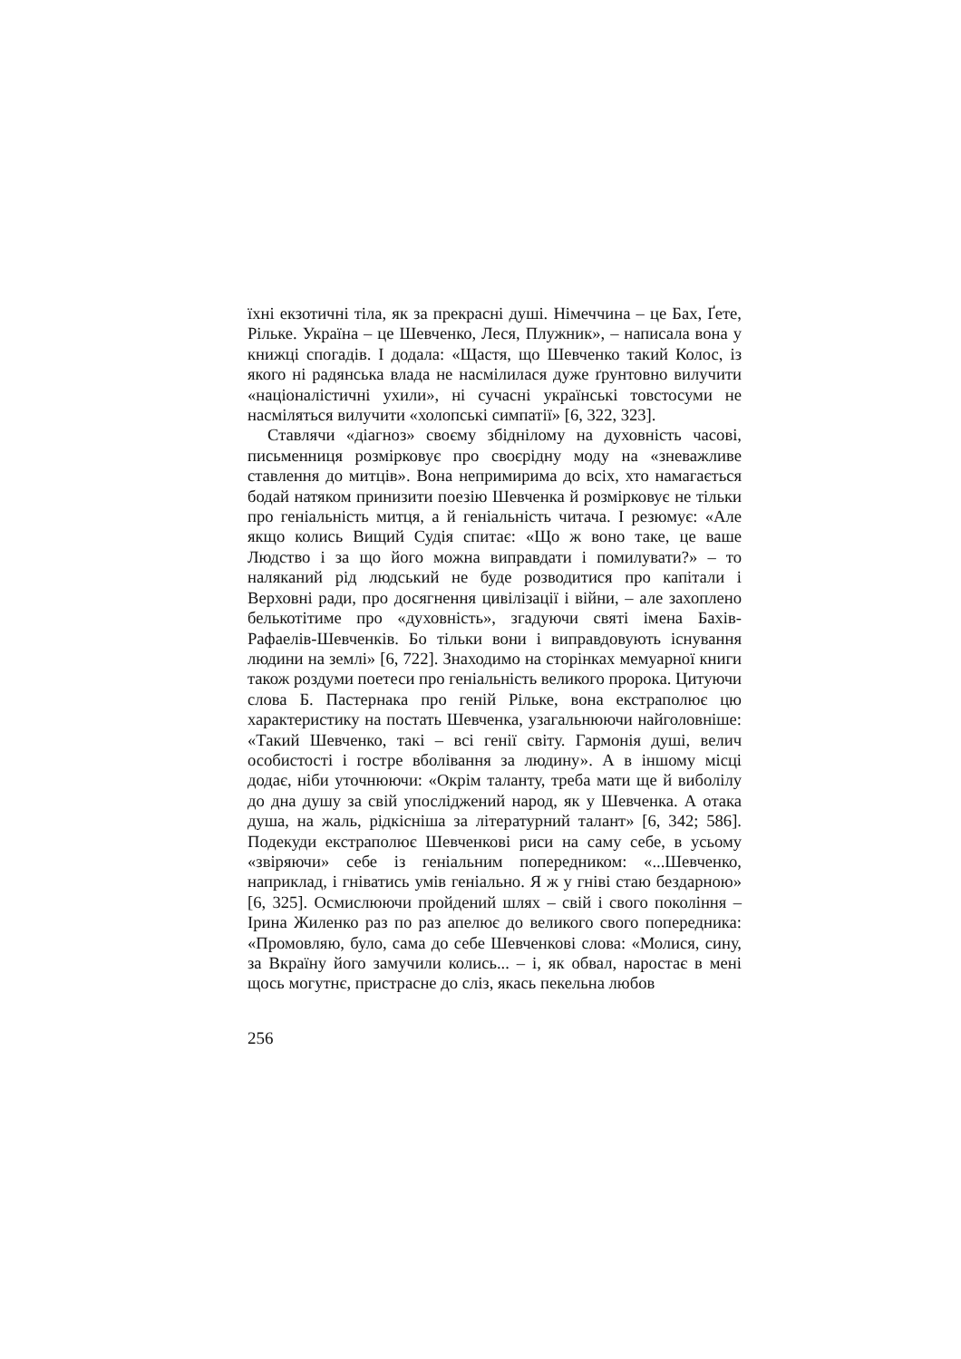їхні екзотичні тіла, як за прекрасні душі. Німеччина – це Бах, Ґете, Рільке. Україна – це Шевченко, Леся, Плужник», – написала вона у книжці спогадів. І додала: «Щастя, що Шевченко такий Колос, із якого ні радянська влада не насмілилася дуже ґрунтовно вилучити «націоналістичні ухили», ні сучасні українські товстосуми не насміляться вилучити «холопські симпатії» [6, 322, 323].
Ставлячи «діагноз» своєму збіднілому на духовність часові, письменниця розмірковує про своєрідну моду на «зневажливе ставлення до митців». Вона непримирима до всіх, хто намагається бодай натяком принизити поезію Шевченка й розмірковує не тільки про геніальність митця, а й геніальність читача. І резюмує: «Але якщо колись Вищий Судія спитає: «Що ж воно таке, це ваше Людство і за що його можна виправдати і помилувати?» – то наляканий рід людський не буде розводитися про капітали і Верховні ради, про досягнення цивілізації і війни, – але захоплено белькотітиме про «духовність», згадуючи святі імена Бахів-Рафаелів-Шевченків. Бо тільки вони і виправдовують існування людини на землі» [6, 722]. Знаходимо на сторінках мемуарної книги також роздуми поетеси про геніальність великого пророка. Цитуючи слова Б. Пастернака про геній Рільке, вона екстраполює цю характеристику на постать Шевченка, узагальнюючи найголовніше: «Такий Шевченко, такі – всі генії світу. Гармонія душі, велич особистості і гостре вболівання за людину». А в іншому місці додає, ніби уточнюючи: «Окрім таланту, треба мати ще й виболілу до дна душу за свій упосліджений народ, як у Шевченка. А отака душа, на жаль, рідкісніша за літературний талант» [6, 342; 586]. Подекуди екстраполює Шевченкові риси на саму себе, в усьому «звіряючи» себе із геніальним попередником: «...Шевченко, наприклад, і гніватись умів геніально. Я ж у гніві стаю бездарною» [6, 325]. Осмислюючи пройдений шлях – свій і свого покоління – Ірина Жиленко раз по раз апелює до великого свого попередника: «Промовляю, було, сама до себе Шевченкові слова: «Молися, сину, за Вкраїну його замучили колись... – і, як обвал, наростає в мені щось могутнє, пристрасне до сліз, якась пекельна любов
256